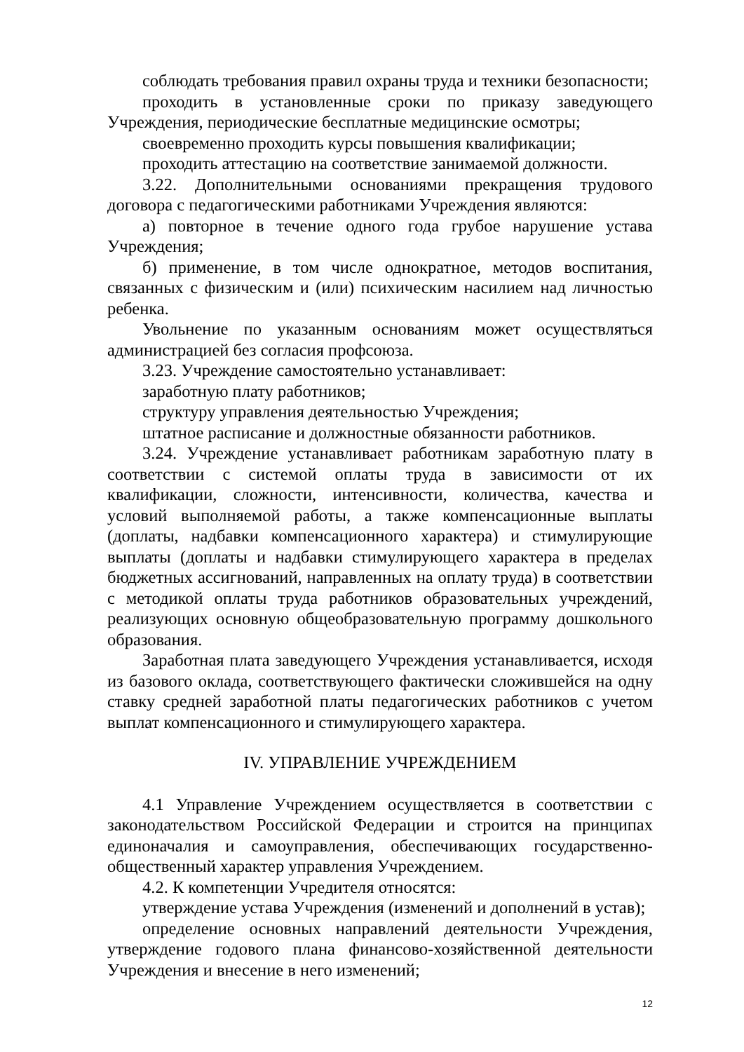соблюдать требования правил охраны труда и техники безопасности;
проходить в установленные сроки по приказу заведующего Учреждения, периодические бесплатные медицинские осмотры;
своевременно проходить курсы повышения квалификации;
проходить аттестацию на соответствие занимаемой должности.
3.22. Дополнительными основаниями прекращения трудового договора с педагогическими работниками Учреждения являются:
а) повторное в течение одного года грубое нарушение устава Учреждения;
б) применение, в том числе однократное, методов воспитания, связанных с физическим и (или) психическим насилием над личностью ребенка.
Увольнение по указанным основаниям может осуществляться администрацией без согласия профсоюза.
3.23. Учреждение самостоятельно устанавливает:
заработную плату работников;
структуру управления деятельностью Учреждения;
штатное расписание и должностные обязанности работников.
3.24. Учреждение устанавливает работникам заработную плату в соответствии с системой оплаты труда в зависимости от их квалификации, сложности, интенсивности, количества, качества и условий выполняемой работы, а также компенсационные выплаты (доплаты, надбавки компенсационного характера) и стимулирующие выплаты (доплаты и надбавки стимулирующего характера в пределах бюджетных ассигнований, направленных на оплату труда) в соответствии с методикой оплаты труда работников образовательных учреждений, реализующих основную общеобразовательную программу дошкольного образования.
Заработная плата заведующего Учреждения устанавливается, исходя из базового оклада, соответствующего фактически сложившейся на одну ставку средней заработной платы педагогических работников с учетом выплат компенсационного и стимулирующего характера.
IV. УПРАВЛЕНИЕ УЧРЕЖДЕНИЕМ
4.1 Управление Учреждением осуществляется в соответствии с законодательством Российской Федерации и строится на принципах единоначалия и самоуправления, обеспечивающих государственно-общественный характер управления Учреждением.
4.2. К компетенции Учредителя относятся:
утверждение устава Учреждения (изменений и дополнений в устав);
определение основных направлений деятельности Учреждения, утверждение годового плана финансово-хозяйственной деятельности Учреждения и внесение в него изменений;
12